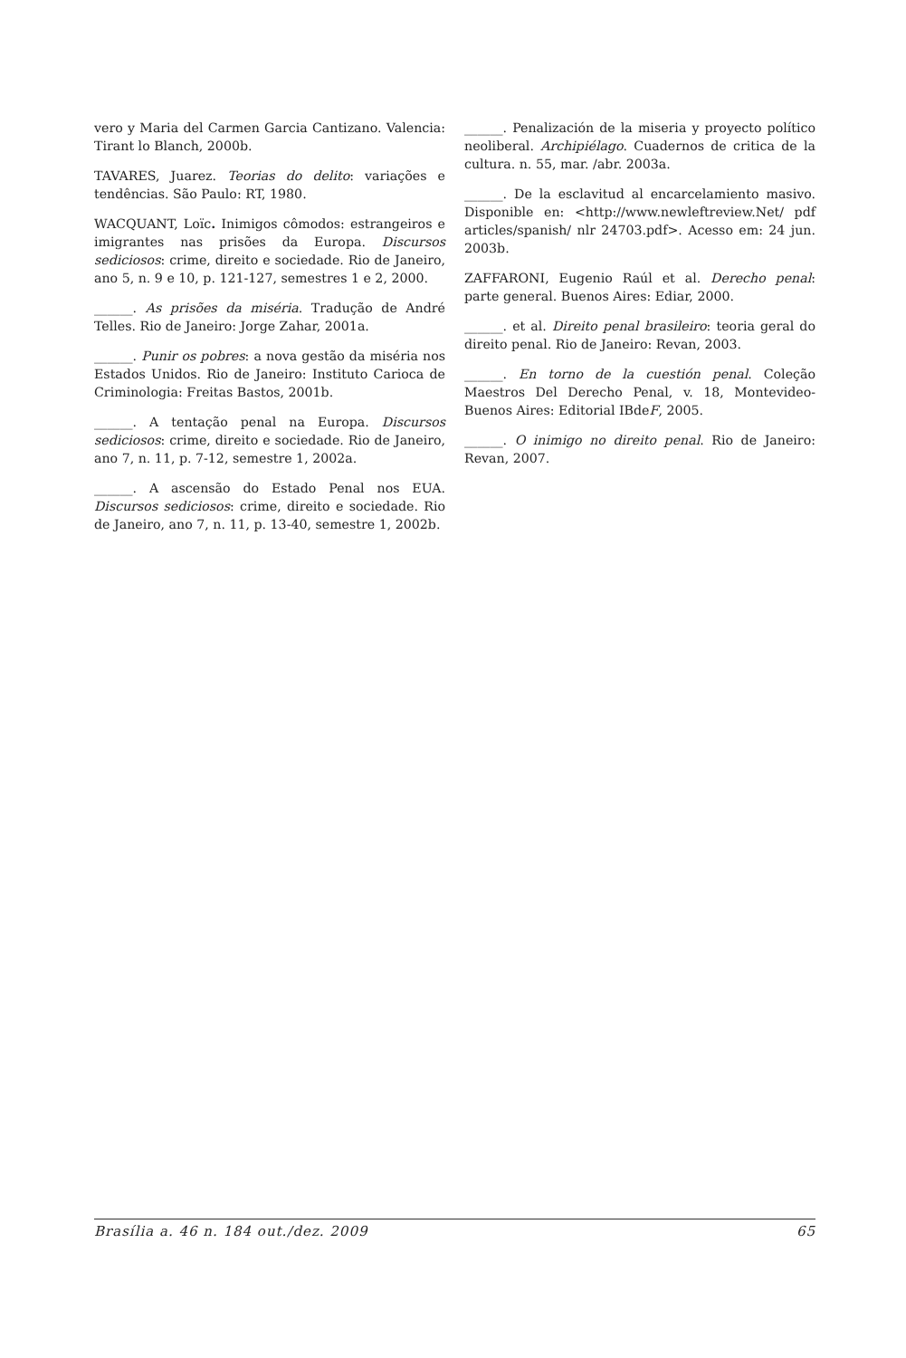vero y Maria del Carmen Garcia Cantizano. Valencia: Tirant lo Blanch, 2000b.
TAVARES, Juarez. Teorias do delito: variações e tendências. São Paulo: RT, 1980.
WACQUANT, Loïc. Inimigos cômodos: estrangeiros e imigrantes nas prisões da Europa. Discursos sediciosos: crime, direito e sociedade. Rio de Janeiro, ano 5, n. 9 e 10, p. 121-127, semestres 1 e 2, 2000.
______. As prisões da miséria. Tradução de André Telles. Rio de Janeiro: Jorge Zahar, 2001a.
______. Punir os pobres: a nova gestão da miséria nos Estados Unidos. Rio de Janeiro: Instituto Carioca de Criminologia: Freitas Bastos, 2001b.
______. A tentação penal na Europa. Discursos sediciosos: crime, direito e sociedade. Rio de Janeiro, ano 7, n. 11, p. 7-12, semestre 1, 2002a.
______. A ascensão do Estado Penal nos EUA. Discursos sediciosos: crime, direito e sociedade. Rio de Janeiro, ano 7, n. 11, p. 13-40, semestre 1, 2002b.
______. Penalización de la miseria y proyecto político neoliberal. Archipiélago. Cuadernos de critica de la cultura. n. 55, mar. /abr. 2003a.
______. De la esclavitud al encarcelamiento masivo. Disponible en: <http://www.newleftreview.Net/ pdf articles/spanish/ nlr 24703.pdf>. Acesso em: 24 jun. 2003b.
ZAFFARONI, Eugenio Raúl et al. Derecho penal: parte general. Buenos Aires: Ediar, 2000.
______. et al. Direito penal brasileiro: teoria geral do direito penal. Rio de Janeiro: Revan, 2003.
______. En torno de la cuestión penal. Coleção Maestros Del Derecho Penal, v. 18, Montevideo-Buenos Aires: Editorial IBdeF, 2005.
______. O inimigo no direito penal. Rio de Janeiro: Revan, 2007.
Brasília a. 46 n. 184 out./dez. 2009 65